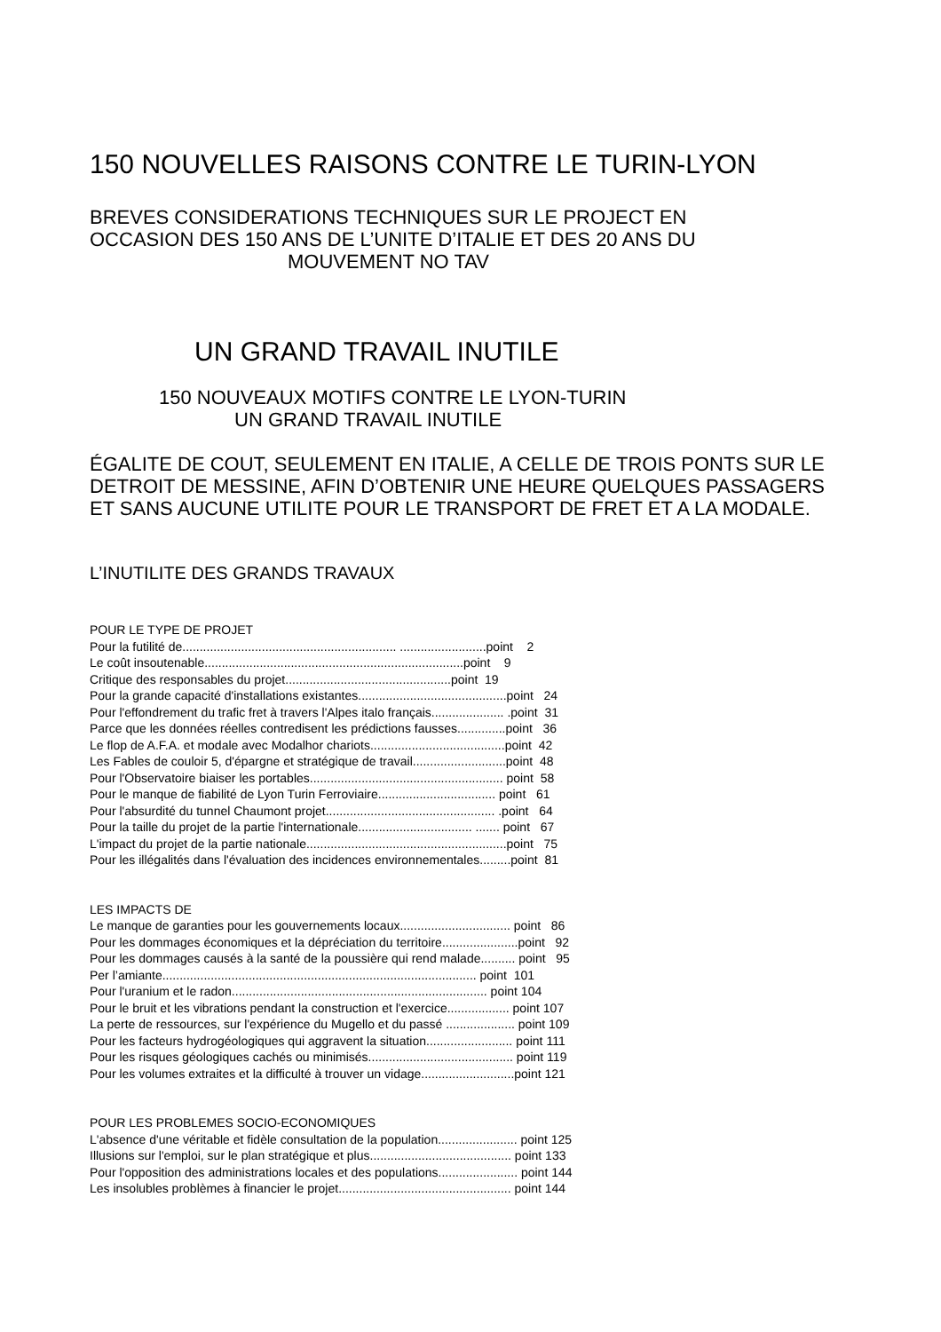150 NOUVELLES RAISONS CONTRE LE TURIN-LYON
BREVES CONSIDERATIONS TECHNIQUES SUR LE PROJECT EN
OCCASION DES 150 ANS DE L’UNITE D’ITALIE ET DES 20 ANS DU
MOUVEMENT NO TAV
UN GRAND TRAVAIL INUTILE
150 NOUVEAUX MOTIFS CONTRE LE LYON-TURIN
UN GRAND TRAVAIL INUTILE
ÉGALITE DE COUT, SEULEMENT EN ITALIE, A CELLE DE TROIS PONTS SUR LE
DETROIT DE MESSINE, AFIN D’OBTENIR UNE HEURE QUELQUES PASSAGERS
ET SANS AUCUNE UTILITE POUR LE TRANSPORT DE FRET ET A LA MODALE.
L’INUTILITE DES GRANDS TRAVAUX
POUR LE TYPE DE PROJET Pour la futilité de.............................................................. .........................point 2 Le coût insoutenable...........................................................................point 9 Critique des responsables du projet................................................point 19 Pour la grande capacité d'installations existantes...........................................point 24 Pour l'effondrement du trafic fret à travers l'Alpes italo français..................... .point 31 Parce que les données réelles contredisent les prédictions fausses..............point 36 Le flop de A.F.A. et modale avec Modalhor chariots.......................................point 42 Les Fables de couloir 5, d'épargne et stratégique de travail...........................point 48 Pour l'Observatoire biaiser les portables........................................................ point 58 Pour le manque de fiabilité de Lyon Turin Ferroviaire.................................. point 61 Pour l'absurdité du tunnel Chaumont projet................................................. .point 64 Pour la taille du projet de la partie l'internationale................................. ....... point 67 L'impact du projet de la partie nationale..........................................................point 75 Pour les illégalités dans l'évaluation des incidences environnementales.........point 81 LES IMPACTS DE Le manque de garanties pour les gouvernements locaux................................ point 86 Pour les dommages économiques et la dépréciation du territoire......................point 92 Pour les dommages causés à la santé de la poussière qui rend malade.......... point 95 Per l’amiante........................................................................................... point 101 Pour l'uranium et le radon.......................................................................... point 104 Pour le bruit et les vibrations pendant la construction et l'exercice.................. point 107 La perte de ressources, sur l'expérience du Mugello et du passé .................... point 109 Pour les facteurs hydrogéologiques qui aggravent la situation......................... point 111 Pour les risques géologiques cachés ou minimisés.......................................... point 119 Pour les volumes extraites et la difficulté à trouver un vidage...........................point 121 POUR LES PROBLEMES SOCIO-ECONOMIQUES L'absence d'une véritable et fidèle consultation de la population....................... point 125 Illusions sur l'emploi, sur le plan stratégique et plus......................................... point 133 Pour l'opposition des administrations locales et des populations....................... point 144 Les insolubles problèmes à financier le projet.................................................. point 144